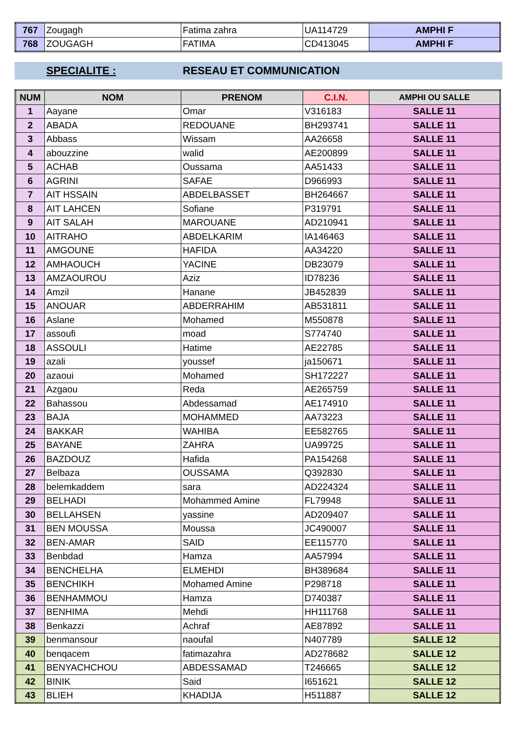| 767 | Zougagh | Fatima zahra | UA114729 | AMPHI F |
| 768 | ZOUGAGH | FATIMA | CD413045 | AMPHI F |
SPECIALITE : RESEAU ET COMMUNICATION
| NUM | NOM | PRENOM | C.I.N. | AMPHI OU SALLE |
| --- | --- | --- | --- | --- |
| 1 | Aayane | Omar | V316183 | SALLE 11 |
| 2 | ABADA | REDOUANE | BH293741 | SALLE 11 |
| 3 | Abbass | Wissam | AA26658 | SALLE 11 |
| 4 | abouzzine | walid | AE200899 | SALLE 11 |
| 5 | ACHAB | Oussama | AA51433 | SALLE 11 |
| 6 | AGRINI | SAFAE | D966993 | SALLE 11 |
| 7 | AIT HSSAIN | ABDELBASSET | BH264667 | SALLE 11 |
| 8 | AIT LAHCEN | Sofiane | P319791 | SALLE 11 |
| 9 | AIT SALAH | MAROUANE | AD210941 | SALLE 11 |
| 10 | AITRAHO | ABDELKARIM | IA146463 | SALLE 11 |
| 11 | AMGOUNE | HAFIDA | AA34220 | SALLE 11 |
| 12 | AMHAOUCH | YACINE | DB23079 | SALLE 11 |
| 13 | AMZAOUROU | Aziz | ID78236 | SALLE 11 |
| 14 | Amzil | Hanane | JB452839 | SALLE 11 |
| 15 | ANOUAR | ABDERRAHIM | AB531811 | SALLE 11 |
| 16 | Aslane | Mohamed | M550878 | SALLE 11 |
| 17 | assoufi | moad | S774740 | SALLE 11 |
| 18 | ASSOULI | Hatime | AE22785 | SALLE 11 |
| 19 | azali | youssef | ja150671 | SALLE 11 |
| 20 | azaoui | Mohamed | SH172227 | SALLE 11 |
| 21 | Azgaou | Reda | AE265759 | SALLE 11 |
| 22 | Bahassou | Abdessamad | AE174910 | SALLE 11 |
| 23 | BAJA | MOHAMMED | AA73223 | SALLE 11 |
| 24 | BAKKAR | WAHIBA | EE582765 | SALLE 11 |
| 25 | BAYANE | ZAHRA | UA99725 | SALLE 11 |
| 26 | BAZDOUZ | Hafida | PA154268 | SALLE 11 |
| 27 | Belbaza | OUSSAMA | Q392830 | SALLE 11 |
| 28 | belemkaddem | sara | AD224324 | SALLE 11 |
| 29 | BELHADI | Mohammed Amine | FL79948 | SALLE 11 |
| 30 | BELLAHSEN | yassine | AD209407 | SALLE 11 |
| 31 | BEN MOUSSA | Moussa | JC490007 | SALLE 11 |
| 32 | BEN-AMAR | SAID | EE115770 | SALLE 11 |
| 33 | Benbdad | Hamza | AA57994 | SALLE 11 |
| 34 | BENCHELHA | ELMEHDI | BH389684 | SALLE 11 |
| 35 | BENCHIKH | Mohamed Amine | P298718 | SALLE 11 |
| 36 | BENHAMMOU | Hamza | D740387 | SALLE 11 |
| 37 | BENHIMA | Mehdi | HH111768 | SALLE 11 |
| 38 | Benkazzi | Achraf | AE87892 | SALLE 11 |
| 39 | benmansour | naoufal | N407789 | SALLE 12 |
| 40 | benqacem | fatimazahra | AD278682 | SALLE 12 |
| 41 | BENYACHCHOU | ABDESSAMAD | T246665 | SALLE 12 |
| 42 | BINIK | Said | I651621 | SALLE 12 |
| 43 | BLIEH | KHADIJA | H511887 | SALLE 12 |